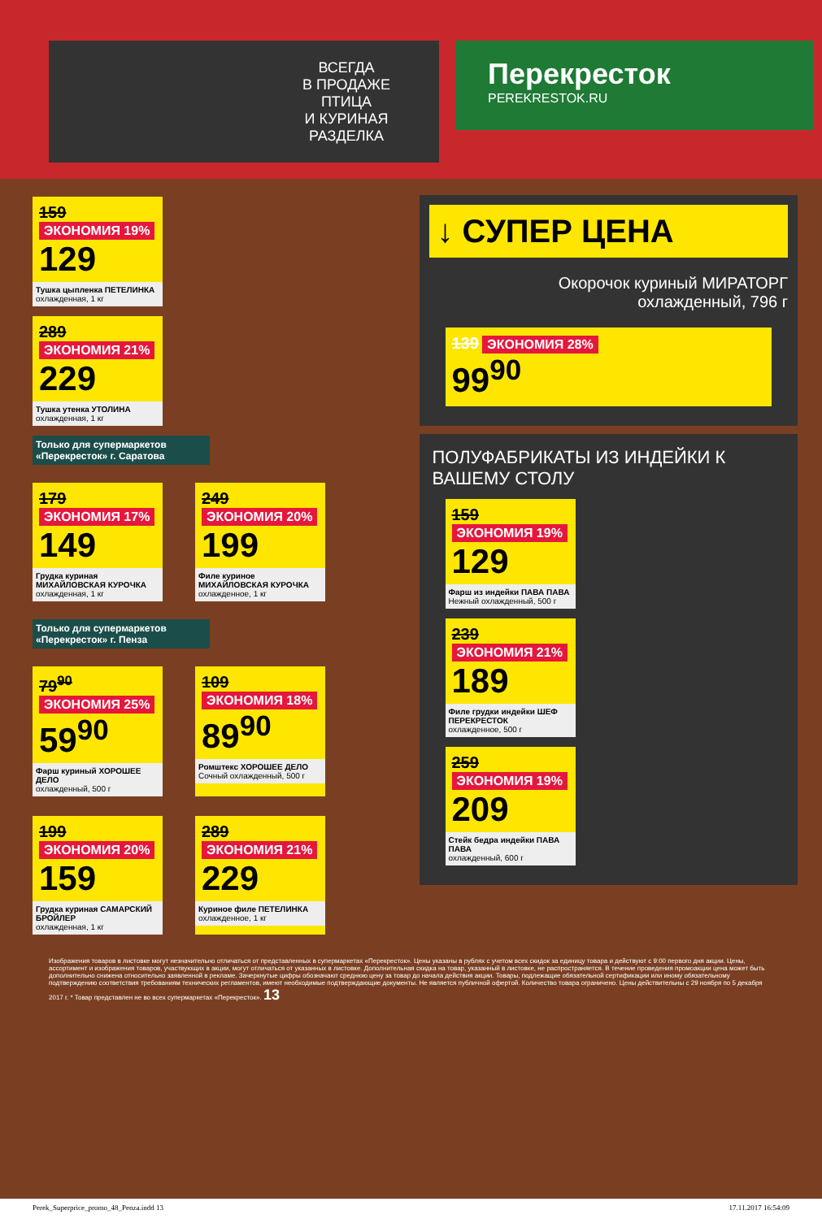ВСЕГДА
В ПРОДАЖЕ
ПТИЦА
И КУРИНАЯ
РАЗДЕЛКА
Перекресток
PEREKRESTOK.RU
159 ЭКОНОМИЯ 19%
129
Тушка цыпленка ПЕТЕЛИНКА
охлажденная, 1 кг
289 ЭКОНОМИЯ 21%
229
Тушка утенка УТОЛИНА
охлажденная, 1 кг
Только для супермаркетов «Перекресток» г. Саратова
179 ЭКОНОМИЯ 17%
149
Грудка куриная МИХАЙЛОВСКАЯ КУРОЧКА
охлажденная, 1 кг
249 ЭКОНОМИЯ 20%
199
Филе куриное МИХАЙЛОВСКАЯ КУРОЧКА
охлажденное, 1 кг
Только для супермаркетов «Перекресток» г. Пенза
79<sup>90</sup> ЭКОНОМИЯ 25%
59<sup>90</sup>
Фарш куриный ХОРОШЕЕ ДЕЛО
охлажденный, 500 г
109 ЭКОНОМИЯ 18%
89<sup>90</sup>
Ромштекс ХОРОШЕЕ ДЕЛО
Сочный охлажденный, 500 г
199 ЭКОНОМИЯ 20%
159
Грудка куриная САМАРСКИЙ БРОЙЛЕР
охлажденная, 1 кг
289 ЭКОНОМИЯ 21%
229
Куриное филе ПЕТЕЛИНКА
охлажденное, 1 кг
↓ СУПЕР ЦЕНА
Окорочок куриный МИРАТОРГ
охлажденный, 796 г
139 ЭКОНОМИЯ 28%
99<sup>90</sup>
ПОЛУФАБРИКАТЫ ИЗ ИНДЕЙКИ К ВАШЕМУ СТОЛУ
159 ЭКОНОМИЯ 19%
129
Фарш из индейки ПАВА ПАВА
Нежный охлажденный, 500 г
239 ЭКОНОМИЯ 21%
189
Филе грудки индейки ШЕФ ПЕРЕКРЕСТОК
охлажденное, 500 г
259 ЭКОНОМИЯ 19%
209
Стейк бедра индейки ПАВА ПАВА
охлажденный, 600 г
Изображения товаров в листовке могут незначительно отличаться от представленных в супермаркетах «Перекресток». Цены указаны в рублях с учетом всех скидок за единицу товара и действуют с 9:00 первого дня акции. Цены, ассортимент и изображения товаров, участвующих в акции, могут отличаться от указанных в листовке. Дополнительная скидка на товар, указанный в листовке, не распространяется. В течение проведения промоакции цена может быть дополнительно снижена относительно заявленной в рекламе. Зачеркнутые цифры обозначают среднюю цену за товар до начала действия акции. Товары, подлежащие обязательной сертификации или иному обязательному подтверждению соответствия требованиям технических регламентов, имеют необходимые подтверждающие документы. Не является публичной офертой. Количество товара ограничено. Цены действительны с 29 ноября по 5 декабря 2017 г. * Товар представлен не во всех супермаркетах «Перекресток». 13
Perek_Superprice_promo_48_Penza.indd 13 17.11.2017 16:54:09